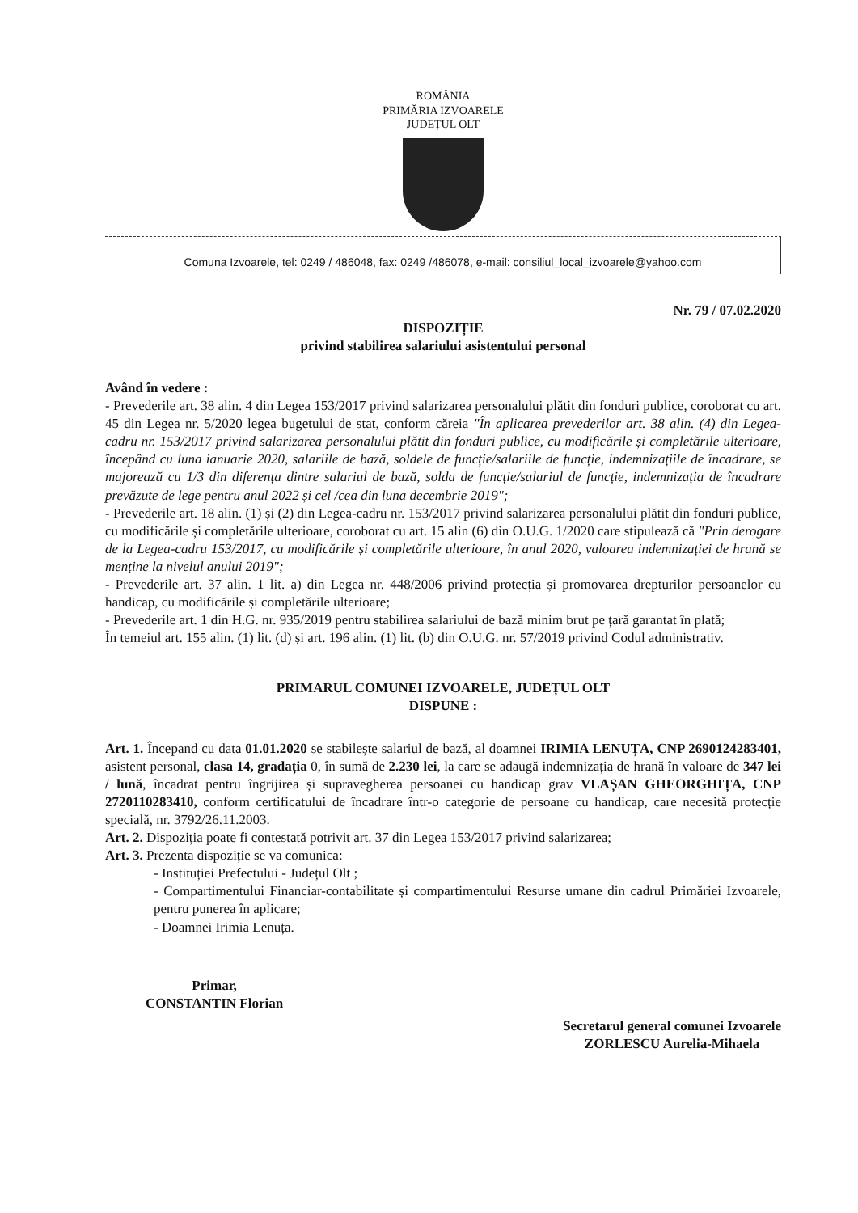ROMÂNIA
PRIMĂRIA IZVOARELE
JUDEȚUL OLT
Comuna Izvoarele, tel: 0249 / 486048, fax: 0249 /486078, e-mail: consiliul_local_izvoarele@yahoo.com
Nr. 79 / 07.02.2020
DISPOZIȚIE
privind stabilirea salariului asistentului personal
Având în vedere :
- Prevederile art. 38 alin. 4 din Legea 153/2017 privind salarizarea personalului plătit din fonduri publice, coroborat cu art. 45 din Legea nr. 5/2020 legea bugetului de stat, conform căreia "În aplicarea prevederilor art. 38 alin. (4) din Legea-cadru nr. 153/2017 privind salarizarea personalului plătit din fonduri publice, cu modificările și completările ulterioare, începând cu luna ianuarie 2020, salariile de bază, soldele de funcție/salariile de funcție, indemnizațiile de încadrare, se majorează cu 1/3 din diferența dintre salariul de bază, solda de funcție/salariul de funcție, indemnizația de încadrare prevăzute de lege pentru anul 2022 și cel /cea din luna decembrie 2019";
- Prevederile art. 18 alin. (1) și (2) din Legea-cadru nr. 153/2017 privind salarizarea personalului plătit din fonduri publice, cu modificările și completările ulterioare, coroborat cu art. 15 alin (6) din O.U.G. 1/2020 care stipulează că "Prin derogare de la Legea-cadru 153/2017, cu modificările și completările ulterioare, în anul 2020, valoarea indemnizației de hrană se menține la nivelul anului 2019";
- Prevederile art. 37 alin. 1 lit. a) din Legea nr. 448/2006 privind protecția și promovarea drepturilor persoanelor cu handicap, cu modificările și completările ulterioare;
- Prevederile art. 1 din H.G. nr. 935/2019 pentru stabilirea salariului de bază minim brut pe țară garantat în plată;
În temeiul art. 155 alin. (1) lit. (d) și art. 196 alin. (1) lit. (b) din O.U.G. nr. 57/2019 privind Codul administrativ.
PRIMARUL COMUNEI IZVOARELE, JUDEȚUL OLT
DISPUNE :
Art. 1. Începand cu data 01.01.2020 se stabilește salariul de bază, al doamnei IRIMIA LENUȚA, CNP 2690124283401, asistent personal, clasa 14, gradația 0, în sumă de 2.230 lei, la care se adaugă indemnizația de hrană în valoare de 347 lei / lună, încadrat pentru îngrijirea și supravegherea persoanei cu handicap grav VLAȘAN GHEORGHIȚA, CNP 2720110283410, conform certificatului de încadrare într-o categorie de persoane cu handicap, care necesită protecție specială, nr. 3792/26.11.2003.
Art. 2. Dispoziția poate fi contestată potrivit art. 37 din Legea 153/2017 privind salarizarea;
Art. 3. Prezenta dispoziție se va comunica:
- Instituției Prefectului - Județul Olt ;
- Compartimentului Financiar-contabilitate și compartimentului Resurse umane din cadrul Primăriei Izvoarele, pentru punerea în aplicare;
- Doamnei Irimia Lenuța.
Primar,
CONSTANTIN Florian
Secretarul general comunei Izvoarele
ZORLESCU Aurelia-Mihaela